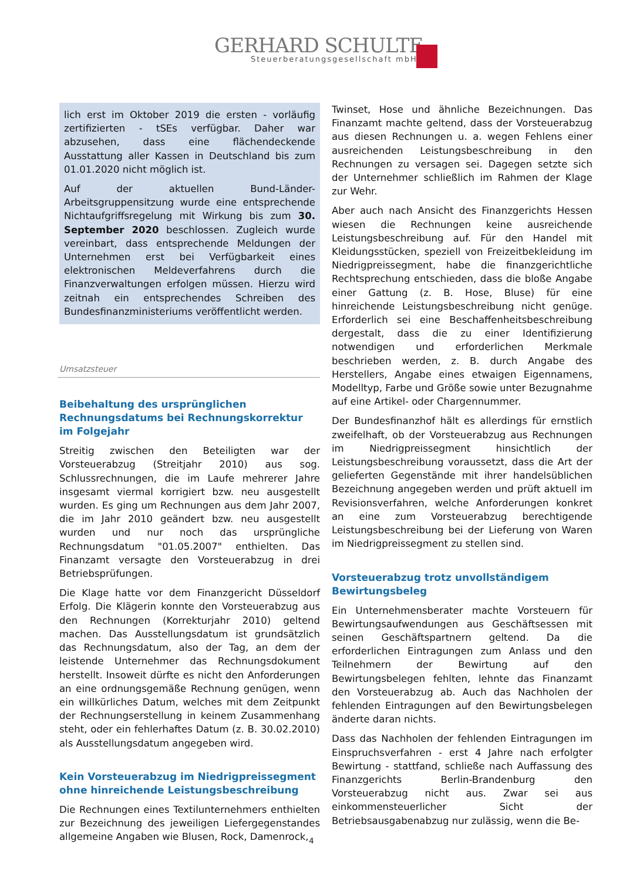GERHARD SCHULTE
Steuerberatungsgesellschaft mbH
lich erst im Oktober 2019 die ersten - vorläufig zertifizierten - tSEs verfügbar. Daher war abzusehen, dass eine flächendeckende Ausstattung aller Kassen in Deutschland bis zum 01.01.2020 nicht möglich ist.
Auf der aktuellen Bund-Länder-Arbeitsgruppensitzung wurde eine entsprechende Nichtaufgriffsregelung mit Wirkung bis zum 30. September 2020 beschlossen. Zugleich wurde vereinbart, dass entsprechende Meldungen der Unternehmen erst bei Verfügbarkeit eines elektronischen Meldeverfahrens durch die Finanzverwaltungen erfolgen müssen. Hierzu wird zeitnah ein entsprechendes Schreiben des Bundesfinanzministeriums veröffentlicht werden.
Umsatzsteuer
Beibehaltung des ursprünglichen Rechnungsdatums bei Rechnungskorrektur im Folgejahr
Streitig zwischen den Beteiligten war der Vorsteuerabzug (Streitjahr 2010) aus sog. Schlussrechnungen, die im Laufe mehrerer Jahre insgesamt viermal korrigiert bzw. neu ausgestellt wurden. Es ging um Rechnungen aus dem Jahr 2007, die im Jahr 2010 geändert bzw. neu ausgestellt wurden und nur noch das ursprüngliche Rechnungsdatum "01.05.2007" enthielten. Das Finanzamt versagte den Vorsteuerabzug in drei Betriebsprüfungen.
Die Klage hatte vor dem Finanzgericht Düsseldorf Erfolg. Die Klägerin konnte den Vorsteuerabzug aus den Rechnungen (Korrekturjahr 2010) geltend machen. Das Ausstellungsdatum ist grundsätzlich das Rechnungsdatum, also der Tag, an dem der leistende Unternehmer das Rechnungsdokument herstellt. Insoweit dürfte es nicht den Anforderungen an eine ordnungsgemäße Rechnung genügen, wenn ein willkürliches Datum, welches mit dem Zeitpunkt der Rechnungserstellung in keinem Zusammenhang steht, oder ein fehlerhaftes Datum (z. B. 30.02.2010) als Ausstellungsdatum angegeben wird.
Kein Vorsteuerabzug im Niedrigpreissegment ohne hinreichende Leistungsbeschreibung
Die Rechnungen eines Textilunternehmers enthielten zur Bezeichnung des jeweiligen Liefergegenstandes allgemeine Angaben wie Blusen, Rock, Damenrock,
Twinset, Hose und ähnliche Bezeichnungen. Das Finanzamt machte geltend, dass der Vorsteuerabzug aus diesen Rechnungen u. a. wegen Fehlens einer ausreichenden Leistungsbeschreibung in den Rechnungen zu versagen sei. Dagegen setzte sich der Unternehmer schließlich im Rahmen der Klage zur Wehr.
Aber auch nach Ansicht des Finanzgerichts Hessen wiesen die Rechnungen keine ausreichende Leistungsbeschreibung auf. Für den Handel mit Kleidungsstücken, speziell von Freizeitbekleidung im Niedrigpreissegment, habe die finanzgerichtliche Rechtsprechung entschieden, dass die bloße Angabe einer Gattung (z. B. Hose, Bluse) für eine hinreichende Leistungsbeschreibung nicht genüge. Erforderlich sei eine Beschaffenheitsbeschreibung dergestalt, dass die zu einer Identifizierung notwendigen und erforderlichen Merkmale beschrieben werden, z. B. durch Angabe des Herstellers, Angabe eines etwaigen Eigennamens, Modelltyp, Farbe und Größe sowie unter Bezugnahme auf eine Artikel- oder Chargennummer.
Der Bundesfinanzhof hält es allerdings für ernstlich zweifelhaft, ob der Vorsteuerabzug aus Rechnungen im Niedrigpreissegment hinsichtlich der Leistungsbeschreibung voraussetzt, dass die Art der gelieferten Gegenstände mit ihrer handelsüblichen Bezeichnung angegeben werden und prüft aktuell im Revisionsverfahren, welche Anforderungen konkret an eine zum Vorsteuerabzug berechtigende Leistungsbeschreibung bei der Lieferung von Waren im Niedrigpreissegment zu stellen sind.
Vorsteuerabzug trotz unvollständigem Bewirtungsbeleg
Ein Unternehmensberater machte Vorsteuern für Bewirtungsaufwendungen aus Geschäftsessen mit seinen Geschäftspartnern geltend. Da die erforderlichen Eintragungen zum Anlass und den Teilnehmern der Bewirtung auf den Bewirtungsbelegen fehlten, lehnte das Finanzamt den Vorsteuerabzug ab. Auch das Nachholen der fehlenden Eintragungen auf den Bewirtungsbelegen änderte daran nichts.
Dass das Nachholen der fehlenden Eintragungen im Einspruchsverfahren - erst 4 Jahre nach erfolgter Bewirtung - stattfand, schließe nach Auffassung des Finanzgerichts Berlin-Brandenburg den Vorsteuerabzug nicht aus. Zwar sei aus einkommensteuerlicher Sicht der Betriebsausgabenabzug nur zulässig, wenn die Be-
4